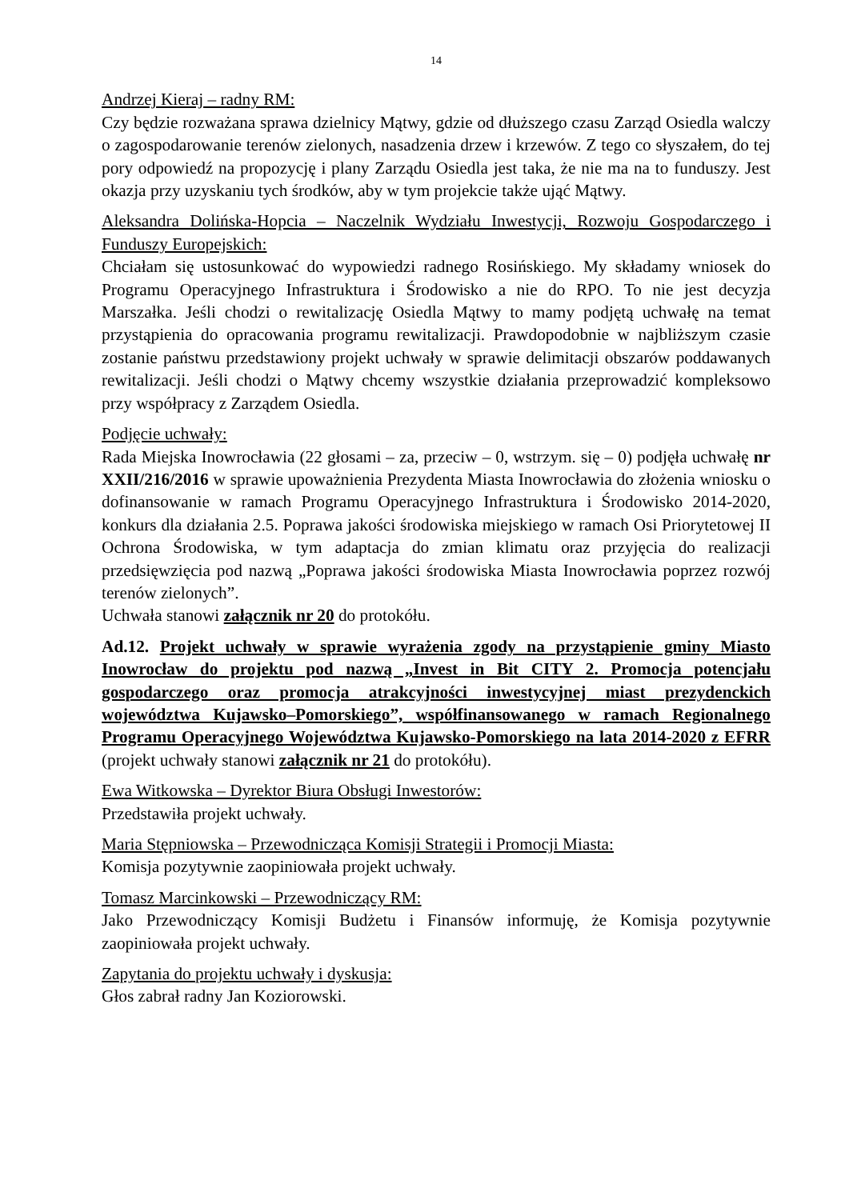14
Andrzej Kieraj – radny RM:
Czy będzie rozważana sprawa dzielnicy Mątwy, gdzie od dłuższego czasu Zarząd Osiedla walczy o zagospodarowanie terenów zielonych, nasadzenia drzew i krzewów. Z tego co słyszałem, do tej pory odpowiedź na propozycję i plany Zarządu Osiedla jest taka, że nie ma na to funduszy. Jest okazja przy uzyskaniu tych środków, aby w tym projekcie także ująć Mątwy.
Aleksandra Dolińska-Hopcia – Naczelnik Wydziału Inwestycji, Rozwoju Gospodarczego i Funduszy Europejskich:
Chciałam się ustosunkować do wypowiedzi radnego Rosińskiego. My składamy wniosek do Programu Operacyjnego Infrastruktura i Środowisko a nie do RPO. To nie jest decyzja Marszałka. Jeśli chodzi o rewitalizację Osiedla Mątwy to mamy podjętą uchwałę na temat przystąpienia do opracowania programu rewitalizacji. Prawdopodobnie w najbliższym czasie zostanie państwu przedstawiony projekt uchwały w sprawie delimitacji obszarów poddawanych rewitalizacji. Jeśli chodzi o Mątwy chcemy wszystkie działania przeprowadzić kompleksowo przy współpracy z Zarządem Osiedla.
Podjęcie uchwały:
Rada Miejska Inowrocławia (22 głosami – za, przeciw – 0, wstrzym. się – 0) podjęła uchwałę nr XXII/216/2016 w sprawie upoważnienia Prezydenta Miasta Inowrocławia do złożenia wniosku o dofinansowanie w ramach Programu Operacyjnego Infrastruktura i Środowisko 2014-2020, konkurs dla działania 2.5. Poprawa jakości środowiska miejskiego w ramach Osi Priorytetowej II Ochrona Środowiska, w tym adaptacja do zmian klimatu oraz przyjęcia do realizacji przedsięwzięcia pod nazwą „Poprawa jakości środowiska Miasta Inowrocławia poprzez rozwój terenów zielonych”.
Uchwała stanowi załącznik nr 20 do protokółu.
Ad.12. Projekt uchwały w sprawie wyrażenia zgody na przystąpienie gminy Miasto Inowrocław do projektu pod nazwą „Invest in Bit CITY 2. Promocja potencjału gospodarczego oraz promocja atrakcyjności inwestycyjnej miast prezydenckich województwa Kujawsko–Pomorskiego”, współfinansowanego w ramach Regionalnego Programu Operacyjnego Województwa Kujawsko-Pomorskiego na lata 2014-2020 z EFRR (projekt uchwały stanowi załącznik nr 21 do protokółu).
Ewa Witkowska – Dyrektor Biura Obsługi Inwestorów:
Przedstawiła projekt uchwały.
Maria Stępniowska – Przewodnicząca Komisji Strategii i Promocji Miasta:
Komisja pozytywnie zaopiniowała projekt uchwały.
Tomasz Marcinkowski – Przewodniczący RM:
Jako Przewodniczący Komisji Budżetu i Finansów informuję, że Komisja pozytywnie zaopiniowała projekt uchwały.
Zapytania do projektu uchwały i dyskusja:
Głos zabrał radny Jan Koziorowski.